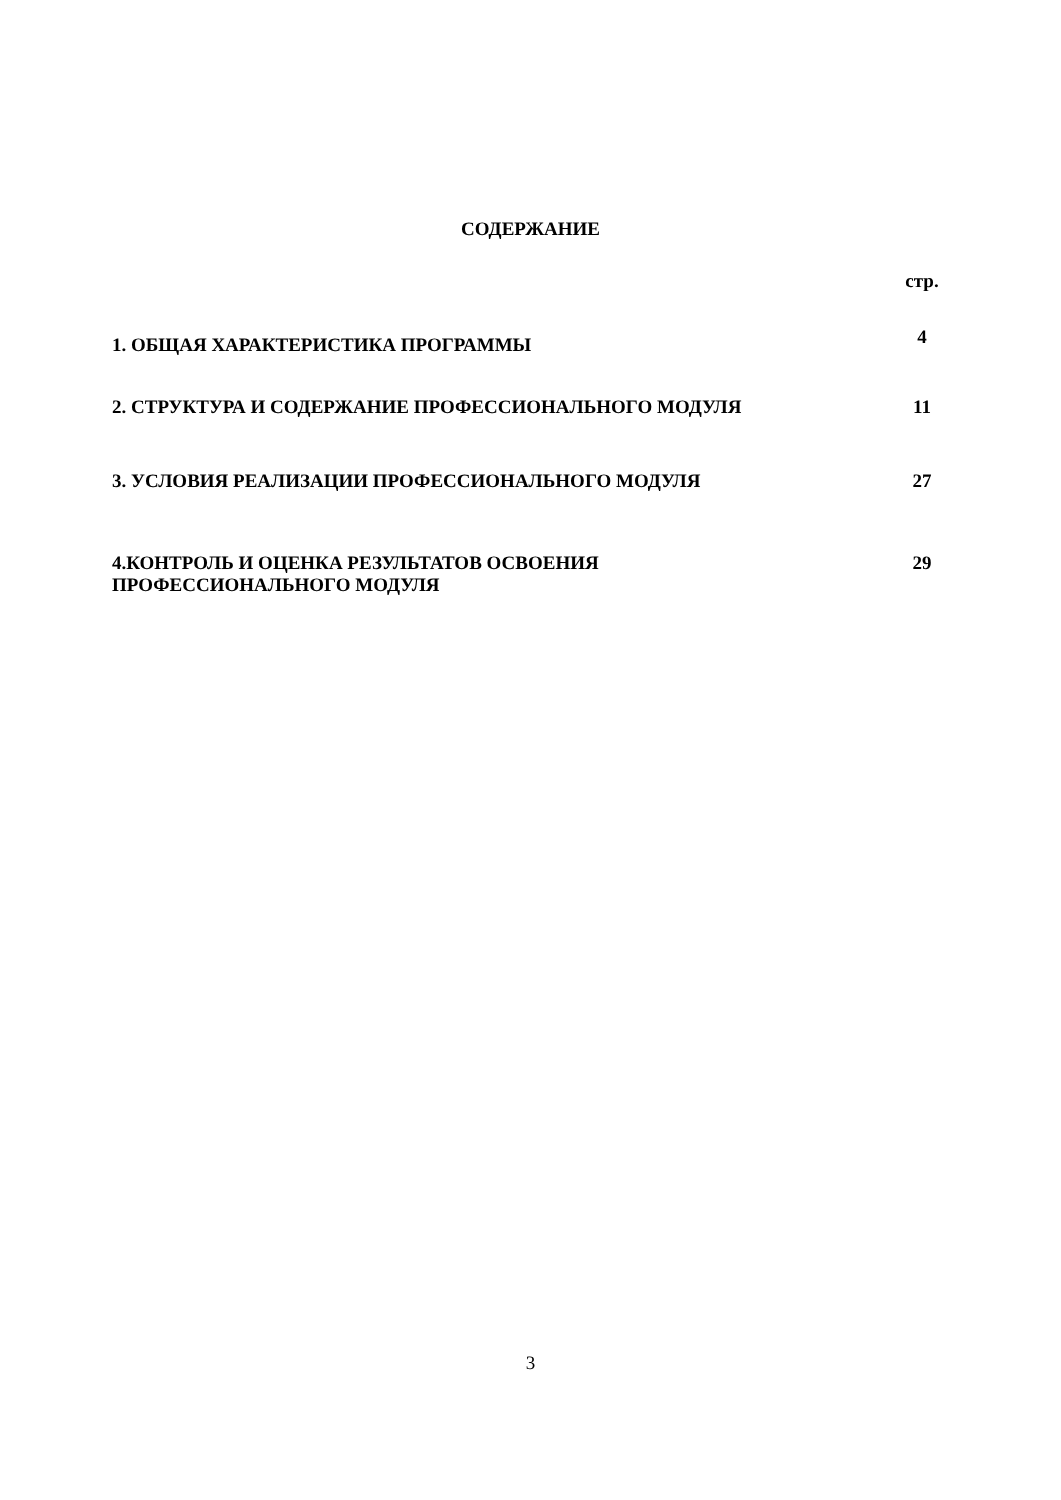СОДЕРЖАНИЕ
стр.
1. ОБЩАЯ ХАРАКТЕРИСТИКА ПРОГРАММЫ 4
2. СТРУКТУРА И СОДЕРЖАНИЕ ПРОФЕССИОНАЛЬНОГО МОДУЛЯ 11
3. УСЛОВИЯ РЕАЛИЗАЦИИ ПРОФЕССИОНАЛЬНОГО МОДУЛЯ 27
4.КОНТРОЛЬ И ОЦЕНКА РЕЗУЛЬТАТОВ ОСВОЕНИЯ
ПРОФЕССИОНАЛЬНОГО МОДУЛЯ 29
3